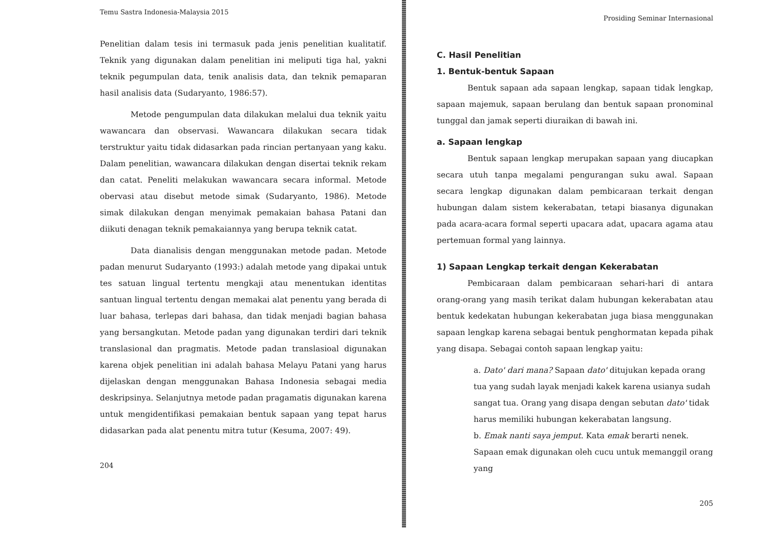Temu Sastra Indonesia-Malaysia 2015
Penelitian dalam tesis ini termasuk pada jenis penelitian kualitatif. Teknik yang digunakan dalam penelitian ini meliputi tiga hal, yakni teknik pegumpulan data, tenik analisis data, dan teknik pemaparan hasil analisis data (Sudaryanto, 1986:57).
Metode pengumpulan data dilakukan melalui dua teknik yaitu wawancara dan observasi. Wawancara dilakukan secara tidak terstruktur yaitu tidak didasarkan pada rincian pertanyaan yang kaku. Dalam penelitian, wawancara dilakukan dengan disertai teknik rekam dan catat. Peneliti melakukan wawancara secara informal. Metode obervasi atau disebut metode simak (Sudaryanto, 1986). Metode simak dilakukan dengan menyimak pemakaian bahasa Patani dan diikuti denagan teknik pemakaiannya yang berupa teknik catat.
Data dianalisis dengan menggunakan metode padan. Metode padan menurut Sudaryanto (1993:) adalah metode yang dipakai untuk tes satuan lingual tertentu mengkaji atau menentukan identitas santuan lingual tertentu dengan memakai alat penentu yang berada di luar bahasa, terlepas dari bahasa, dan tidak menjadi bagian bahasa yang bersangkutan. Metode padan yang digunakan terdiri dari teknik translasional dan pragmatis. Metode padan translasioal digunakan karena objek penelitian ini adalah bahasa Melayu Patani yang harus dijelaskan dengan menggunakan Bahasa Indonesia sebagai media deskripsinya. Selanjutnya metode padan pragamatis digunakan karena untuk mengidentifikasi pemakaian bentuk sapaan yang tepat harus didasarkan pada alat penentu mitra tutur (Kesuma, 2007: 49).
204
Prosiding Seminar Internasional
C. Hasil Penelitian
1. Bentuk-bentuk Sapaan
Bentuk sapaan ada sapaan lengkap, sapaan tidak lengkap, sapaan majemuk, sapaan berulang dan bentuk sapaan pronominal tunggal dan jamak seperti diuraikan di bawah ini.
a. Sapaan lengkap
Bentuk sapaan lengkap merupakan sapaan yang diucapkan secara utuh tanpa megalami pengurangan suku awal. Sapaan secara lengkap digunakan dalam pembicaraan terkait dengan hubungan dalam sistem kekerabatan, tetapi biasanya digunakan pada acara-acara formal seperti upacara adat, upacara agama atau pertemuan formal yang lainnya.
1) Sapaan Lengkap terkait dengan Kekerabatan
Pembicaraan dalam pembicaraan sehari-hari di antara orang-orang yang masih terikat dalam hubungan kekerabatan atau bentuk kedekatan hubungan kekerabatan juga biasa menggunakan sapaan lengkap karena sebagai bentuk penghormatan kepada pihak yang disapa. Sebagai contoh sapaan lengkap yaitu:
a. Dato' dari mana? Sapaan dato' ditujukan kepada orang tua yang sudah layak menjadi kakek karena usianya sudah sangat tua. Orang yang disapa dengan sebutan dato' tidak harus memiliki hubungan kekerabatan langsung.
b. Emak nanti saya jemput. Kata emak berarti nenek. Sapaan emak digunakan oleh cucu untuk memanggil orang yang
205